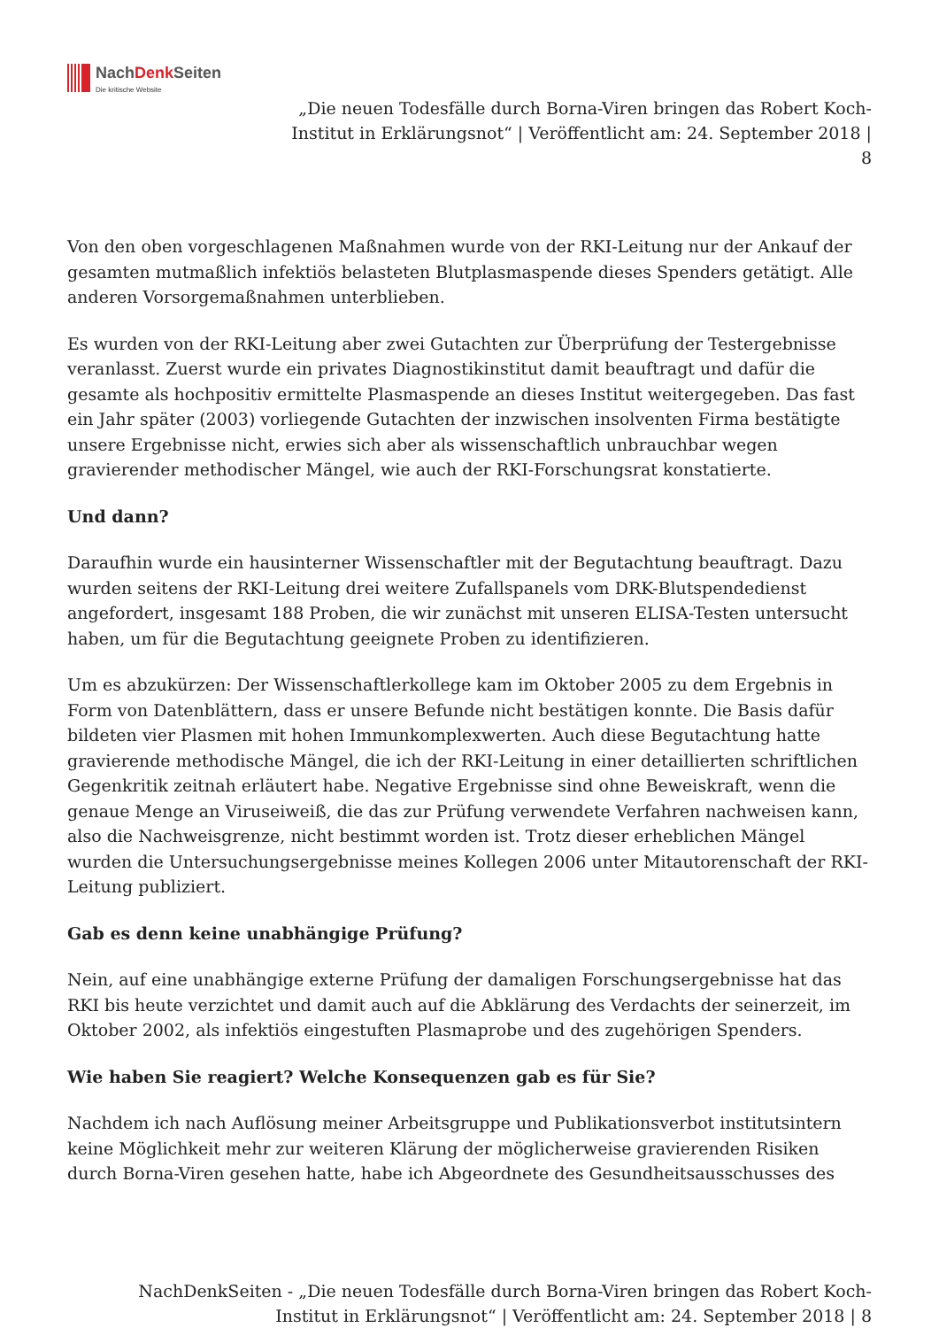NachDenk Seiten
Die kritische Website
„Die neuen Todesfälle durch Borna-Viren bringen das Robert Koch-Institut in Erklärungsnot“ | Veröffentlicht am: 24. September 2018 | 8
Von den oben vorgeschlagenen Maßnahmen wurde von der RKI-Leitung nur der Ankauf der gesamten mutmaßlich infektiös belasteten Blutplasmaspende dieses Spenders getätigt. Alle anderen Vorsorgemaßnahmen unterblieben.
Es wurden von der RKI-Leitung aber zwei Gutachten zur Überprüfung der Testergebnisse veranlasst. Zuerst wurde ein privates Diagnostikinstitut damit beauftragt und dafür die gesamte als hochpositiv ermittelte Plasmaspende an dieses Institut weitergegeben. Das fast ein Jahr später (2003) vorliegende Gutachten der inzwischen insolventen Firma bestätigte unsere Ergebnisse nicht, erwies sich aber als wissenschaftlich unbrauchbar wegen gravierender methodischer Mängel, wie auch der RKI-Forschungsrat konstatierte.
Und dann?
Daraufhin wurde ein hausinterner Wissenschaftler mit der Begutachtung beauftragt. Dazu wurden seitens der RKI-Leitung drei weitere Zufallspanels vom DRK-Blutspendedienst angefordert, insgesamt 188 Proben, die wir zunächst mit unseren ELISA-Testen untersucht haben, um für die Begutachtung geeignete Proben zu identifizieren.
Um es abzukürzen: Der Wissenschaftlerkollege kam im Oktober 2005 zu dem Ergebnis in Form von Datenblättern, dass er unsere Befunde nicht bestätigen konnte. Die Basis dafür bildeten vier Plasmen mit hohen Immunkomplexwerten. Auch diese Begutachtung hatte gravierende methodische Mängel, die ich der RKI-Leitung in einer detaillierten schriftlichen Gegenkritik zeitnah erläutert habe. Negative Ergebnisse sind ohne Beweiskraft, wenn die genaue Menge an Viruseiweiß, die das zur Prüfung verwendete Verfahren nachweisen kann, also die Nachweisgrenze, nicht bestimmt worden ist. Trotz dieser erheblichen Mängel wurden die Untersuchungsergebnisse meines Kollegen 2006 unter Mitautorenschaft der RKI-Leitung publiziert.
Gab es denn keine unabhängige Prüfung?
Nein, auf eine unabhängige externe Prüfung der damaligen Forschungsergebnisse hat das RKI bis heute verzichtet und damit auch auf die Abklärung des Verdachts der seinerzeit, im Oktober 2002, als infektiös eingestuften Plasmaprobe und des zugehörigen Spenders.
Wie haben Sie reagiert? Welche Konsequenzen gab es für Sie?
Nachdem ich nach Auflösung meiner Arbeitsgruppe und Publikationsverbot institutsintern keine Möglichkeit mehr zur weiteren Klärung der möglicherweise gravierenden Risiken durch Borna-Viren gesehen hatte, habe ich Abgeordnete des Gesundheitsausschusses des
NachDenkSeiten - „Die neuen Todesfälle durch Borna-Viren bringen das Robert Koch-Institut in Erklärungsnot“ | Veröffentlicht am: 24. September 2018 | 8